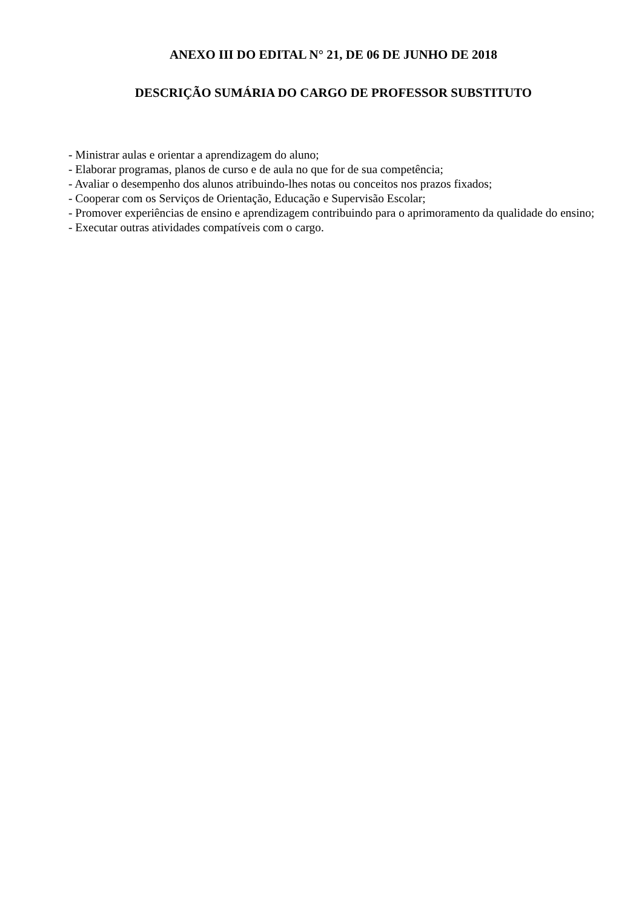ANEXO III DO EDITAL N° 21, DE 06 DE JUNHO DE 2018
DESCRIÇÃO SUMÁRIA DO CARGO DE PROFESSOR SUBSTITUTO
- Ministrar aulas e orientar a aprendizagem do aluno;
- Elaborar programas, planos de curso e de aula no que for de sua competência;
- Avaliar o desempenho dos alunos atribuindo-lhes notas ou conceitos nos prazos fixados;
- Cooperar com os Serviços de Orientação, Educação e Supervisão Escolar;
- Promover experiências de ensino e aprendizagem contribuindo para o aprimoramento da qualidade do ensino;
- Executar outras atividades compatíveis com o cargo.